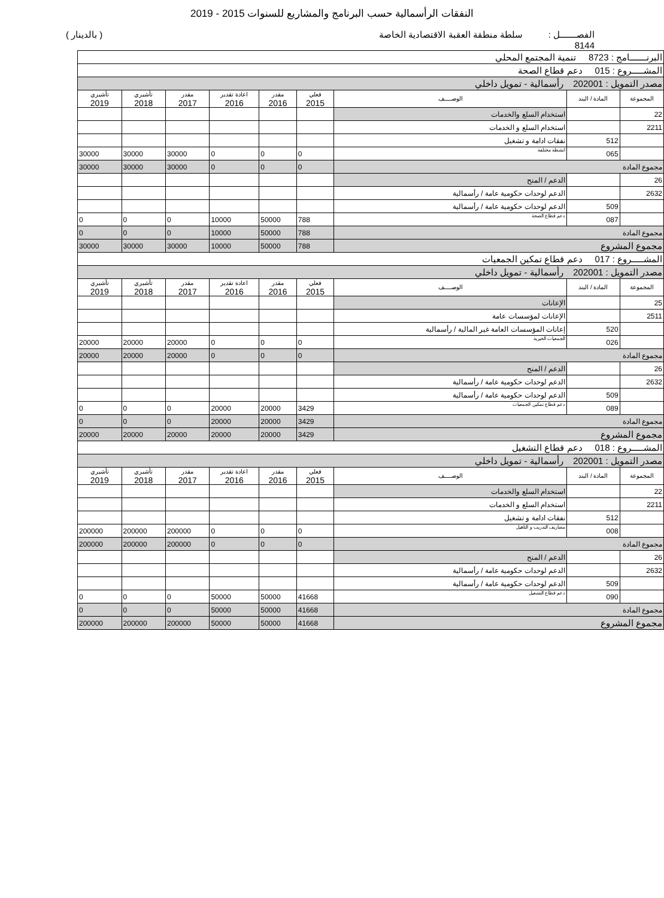النفقات الرأسمالية حسب البرنامج والمشاريع للسنوات 2015 - 2019
الفصـــــــل : 8144 سلطة منطقة العقبة الاقتصادية الخاصة ( بالدينار )
| البرنـــــــامج : 8723 تنمية المجتمع المحلي | | | | | | | | |
| المشـــــروع : 015 دعم قطاع الصحة | | | | | | | | |
| مصدر التمويل : 202001 رأسمالية - تمويل داخلي | | | | | | | | |
| المجموعة | المادة / البند | الوصــــف | فعلي 2015 | مقدر 2016 | اعادة تقدير 2016 | مقدر 2017 | تأشيري 2018 | تأشيري 2019 |
| 22 | | استخدام السلع والخدمات | | | | | | |
| 2211 | | استخدام السلع و الخدمات | | | | | | |
| | 512 | نفقات ادامة و تشغيل | | | | | | |
| | 065 | انشطة مختلفة | 0 | 0 | 0 | 30000 | 30000 | 30000 |
| مجموع المادة | | | 0 | 0 | 0 | 30000 | 30000 | 30000 |
| 26 | | الدعم / المنح | | | | | | |
| 2632 | | الدعم لوحدات حكومية عامة / رأسمالية | | | | | | |
| | 509 | الدعم لوحدات حكومية عامة / رأسمالية | | | | | | |
| | 087 | دعم قطاع الصحة | 788 | 50000 | 10000 | 0 | 0 | 0 |
| مجموع المادة | | | 788 | 50000 | 10000 | 0 | 0 | 0 |
| مجموع المشروع | | | 788 | 50000 | 10000 | 30000 | 30000 | 30000 |
| المشـــــروع : 017 دعم قطاع تمكين الجمعيات | | | | | | | | |
| مصدر التمويل : 202001 رأسمالية - تمويل داخلي | | | | | | | | |
| المجموعة | المادة / البند | الوصــــف | فعلي 2015 | مقدر 2016 | اعادة تقدير 2016 | مقدر 2017 | تأشيري 2018 | تأشيري 2019 |
| 25 | | الإعانات | | | | | | |
| 2511 | | الإعانات لمؤسسات عامة | | | | | | |
| | 520 | إعانات المؤسسات العامة غير المالية / رأسمالية | | | | | | |
| | 026 | الجمعيات الخيرية | 0 | 0 | 0 | 20000 | 20000 | 20000 |
| مجموع المادة | | | 0 | 0 | 0 | 20000 | 20000 | 20000 |
| 26 | | الدعم / المنح | | | | | | |
| 2632 | | الدعم لوحدات حكومية عامة / رأسمالية | | | | | | |
| | 509 | الدعم لوحدات حكومية عامة / رأسمالية | | | | | | |
| | 089 | دعم قطاع تمكين الجمعيات | 3429 | 20000 | 20000 | 0 | 0 | 0 |
| مجموع المادة | | | 3429 | 20000 | 20000 | 0 | 0 | 0 |
| مجموع المشروع | | | 3429 | 20000 | 20000 | 20000 | 20000 | 20000 |
| المشـــــروع : 018 دعم قطاع التشغيل | | | | | | | | |
| مصدر التمويل : 202001 رأسمالية - تمويل داخلي | | | | | | | | |
| المجموعة | المادة / البند | الوصــــف | فعلي 2015 | مقدر 2016 | اعادة تقدير 2016 | مقدر 2017 | تأشيري 2018 | تأشيري 2019 |
| 22 | | استخدام السلع والخدمات | | | | | | |
| 2211 | | استخدام السلع و الخدمات | | | | | | |
| | 512 | نفقات ادامة و تشغيل | | | | | | |
| | 008 | مصاريف التدريب و التأهيل | 0 | 0 | 0 | 200000 | 200000 | 200000 |
| مجموع المادة | | | 0 | 0 | 0 | 200000 | 200000 | 200000 |
| 26 | | الدعم / المنح | | | | | | |
| 2632 | | الدعم لوحدات حكومية عامة / رأسمالية | | | | | | |
| | 509 | الدعم لوحدات حكومية عامة / رأسمالية | | | | | | |
| | 090 | دعم قطاع التشغيل | 41668 | 50000 | 50000 | 0 | 0 | 0 |
| مجموع المادة | | | 41668 | 50000 | 50000 | 0 | 0 | 0 |
| مجموع المشروع | | | 41668 | 50000 | 50000 | 200000 | 200000 | 200000 |